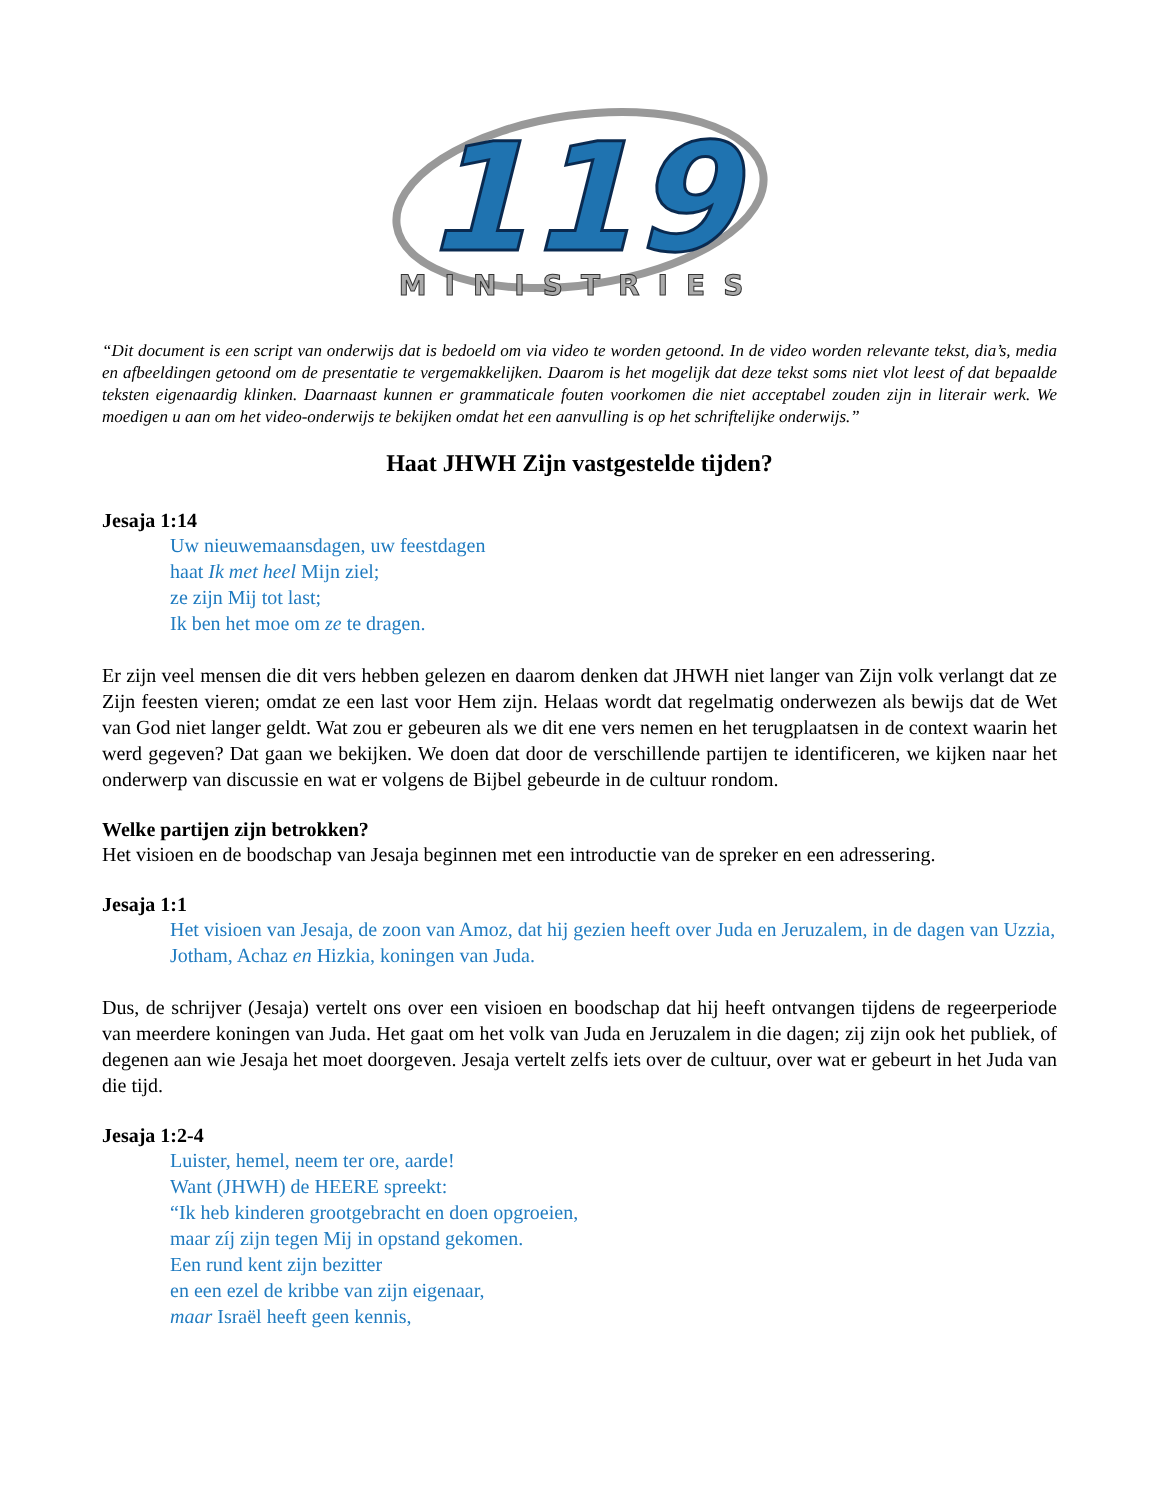119
MINISTRIES
“Dit document is een script van onderwijs dat is bedoeld om via video te worden getoond. In de video worden relevante tekst, dia’s, media en afbeeldingen getoond om de presentatie te vergemakkelijken. Daarom is het mogelijk dat deze tekst soms niet vlot leest of dat bepaalde teksten eigenaardig klinken. Daarnaast kunnen er grammaticale fouten voorkomen die niet acceptabel zouden zijn in literair werk. We moedigen u aan om het video-onderwijs te bekijken omdat het een aanvulling is op het schriftelijke onderwijs.”
Haat JHWH Zijn vastgestelde tijden?
Jesaja 1:14
Uw nieuwemaansdagen, uw feestdagen
haat Ik met heel Mijn ziel;
ze zijn Mij tot last;
Ik ben het moe om ze te dragen.
Er zijn veel mensen die dit vers hebben gelezen en daarom denken dat JHWH niet langer van Zijn volk verlangt dat ze Zijn feesten vieren; omdat ze een last voor Hem zijn. Helaas wordt dat regelmatig onderwezen als bewijs dat de Wet van God niet langer geldt. Wat zou er gebeuren als we dit ene vers nemen en het terugplaatsen in de context waarin het werd gegeven? Dat gaan we bekijken. We doen dat door de verschillende partijen te identificeren, we kijken naar het onderwerp van discussie en wat er volgens de Bijbel gebeurde in de cultuur rondom.
Welke partijen zijn betrokken?
Het visioen en de boodschap van Jesaja beginnen met een introductie van de spreker en een adressering.
Jesaja 1:1
Het visioen van Jesaja, de zoon van Amoz, dat hij gezien heeft over Juda en Jeruzalem, in de dagen van Uzzia, Jotham, Achaz en Hizkia, koningen van Juda.
Dus, de schrijver (Jesaja) vertelt ons over een visioen en boodschap dat hij heeft ontvangen tijdens de regeerperiode van meerdere koningen van Juda. Het gaat om het volk van Juda en Jeruzalem in die dagen; zij zijn ook het publiek, of degenen aan wie Jesaja het moet doorgeven. Jesaja vertelt zelfs iets over de cultuur, over wat er gebeurt in het Juda van die tijd.
Jesaja 1:2-4
Luister, hemel, neem ter ore, aarde!
Want (JHWH) de HEERE spreekt:
“Ik heb kinderen grootgebracht en doen opgroeien,
maar zíj zijn tegen Mij in opstand gekomen.
Een rund kent zijn bezitter
en een ezel de kribbe van zijn eigenaar,
maar Israël heeft geen kennis,